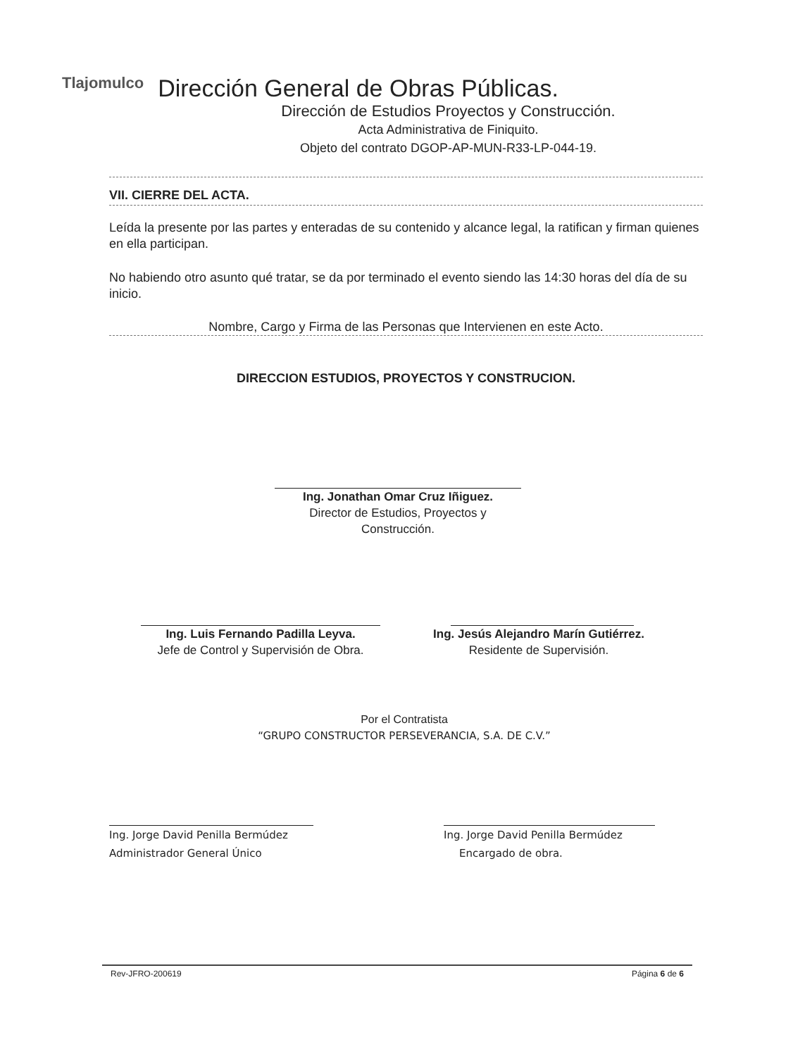Tlajomulco
Dirección General de Obras Públicas.
Dirección de Estudios Proyectos y Construcción.
Acta Administrativa de Finiquito.
Objeto del contrato DGOP-AP-MUN-R33-LP-044-19.
VII. CIERRE DEL ACTA.
Leída la presente por las partes y enteradas de su contenido y alcance legal, la ratifican y firman quienes en ella participan.
No habiendo otro asunto qué tratar, se da por terminado el evento siendo las 14:30 horas del día de su inicio.
Nombre, Cargo y Firma de las Personas que Intervienen en este Acto.
DIRECCION ESTUDIOS, PROYECTOS Y CONSTRUCION.
Ing. Jonathan Omar Cruz Iñiguez.
Director de Estudios, Proyectos y
Construcción.
Ing. Luis Fernando Padilla Leyva.
Jefe de Control y Supervisión de Obra.
Ing. Jesús Alejandro Marín Gutiérrez.
Residente de Supervisión.
Por el Contratista
“GRUPO CONSTRUCTOR PERSEVERANCIA, S.A. DE C.V.”
Ing. Jorge David Penilla Bermúdez
Administrador General Único
Ing. Jorge David Penilla Bermúdez
Encargado de obra.
Rev-JFRO-200619 Página 6 de 6